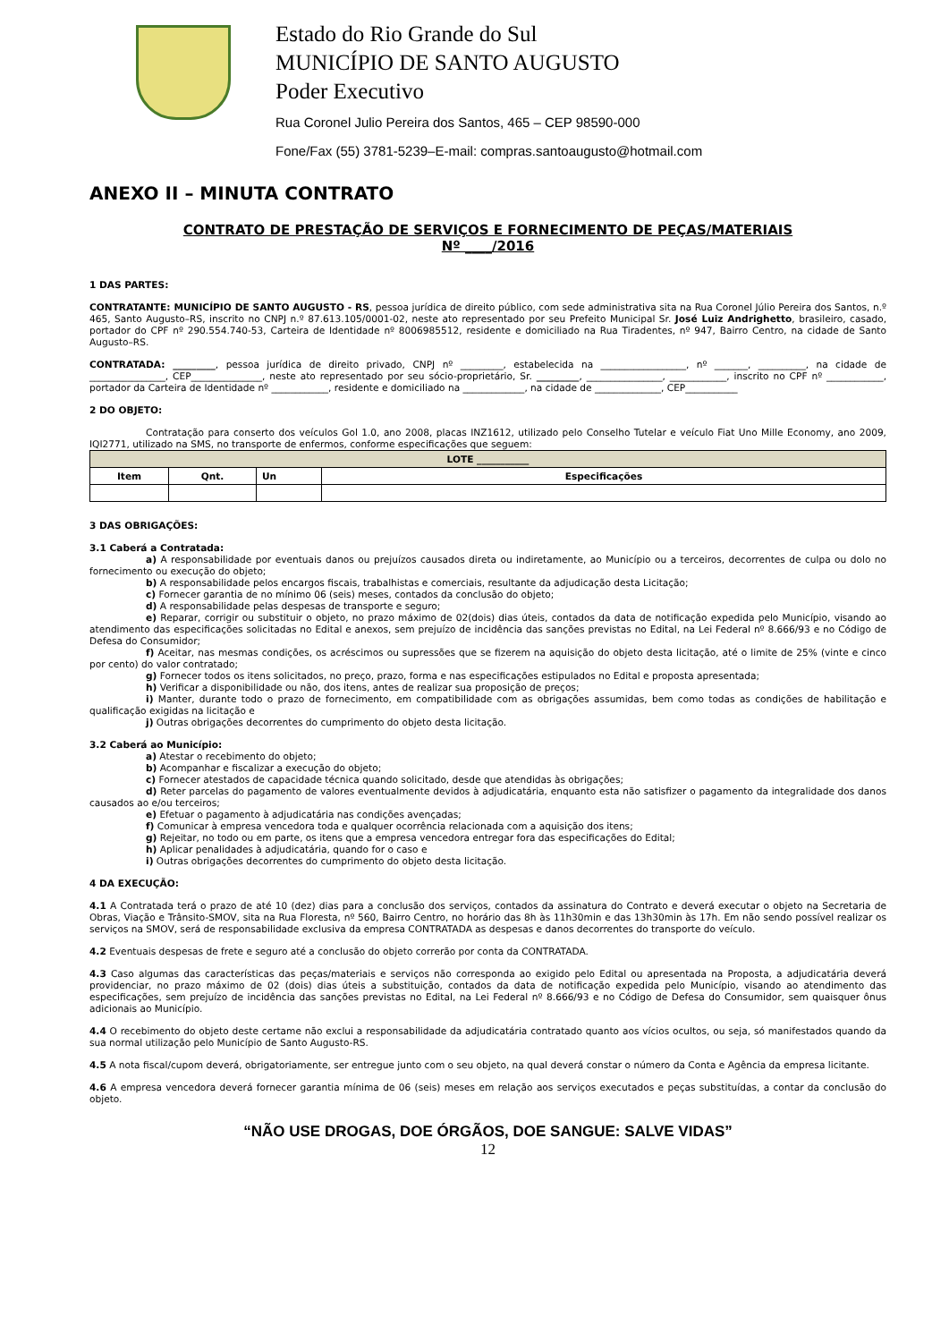Estado do Rio Grande do Sul
MUNICÍPIO DE SANTO AUGUSTO
Poder Executivo
Rua Coronel Julio Pereira dos Santos, 465 – CEP 98590-000
Fone/Fax (55) 3781-5239–E-mail: compras.santoaugusto@hotmail.com
ANEXO II – MINUTA CONTRATO
CONTRATO DE PRESTAÇÃO DE SERVIÇOS E FORNECIMENTO DE PEÇAS/MATERIAIS
Nº ____/2016
1 DAS PARTES:
CONTRATANTE: MUNICÍPIO DE SANTO AUGUSTO - RS, pessoa jurídica de direito público, com sede administrativa sita na Rua Coronel Júlio Pereira dos Santos, n.º 465, Santo Augusto–RS, inscrito no CNPJ n.º 87.613.105/0001-02, neste ato representado por seu Prefeito Municipal Sr. José Luiz Andrighetto, brasileiro, casado, portador do CPF nº 290.554.740-53, Carteira de Identidade nº 8006985512, residente e domiciliado na Rua Tiradentes, nº 947, Bairro Centro, na cidade de Santo Augusto–RS.
CONTRATADA: _________, pessoa jurídica de direito privado, CNPJ nº _________, estabelecida na __________________, nº _______, __________, na cidade de ________________, CEP_______________, neste ato representado por seu sócio-proprietário, Sr. _________, ________________, ____________, inscrito no CPF nº ____________, portador da Carteira de Identidade nº ____________, residente e domiciliado na _____________, na cidade de ______________, CEP___________
2 DO OBJETO:
Contratação para conserto dos veículos Gol 1.0, ano 2008, placas INZ1612, utilizado pelo Conselho Tutelar e veículo Fiat Uno Mille Economy, ano 2009, IQI2771, utilizado na SMS, no transporte de enfermos, conforme especificações que seguem:
| LOTE ___________ | | | |
| --- | --- | --- | --- |
| Item | Qnt. | Un | Especificações |
3 DAS OBRIGAÇÕES:
3.1 Caberá a Contratada:
a) A responsabilidade por eventuais danos ou prejuízos causados direta ou indiretamente, ao Município ou a terceiros, decorrentes de culpa ou dolo no fornecimento ou execução do objeto;
b) A responsabilidade pelos encargos fiscais, trabalhistas e comerciais, resultante da adjudicação desta Licitação;
c) Fornecer garantia de no mínimo 06 (seis) meses, contados da conclusão do objeto;
d) A responsabilidade pelas despesas de transporte e seguro;
e) Reparar, corrigir ou substituir o objeto, no prazo máximo de 02(dois) dias úteis, contados da data de notificação expedida pelo Município, visando ao atendimento das especificações solicitadas no Edital e anexos, sem prejuízo de incidência das sanções previstas no Edital, na Lei Federal nº 8.666/93 e no Código de Defesa do Consumidor;
f) Aceitar, nas mesmas condições, os acréscimos ou supressões que se fizerem na aquisição do objeto desta licitação, até o limite de 25% (vinte e cinco por cento) do valor contratado;
g) Fornecer todos os itens solicitados, no preço, prazo, forma e nas especificações estipulados no Edital e proposta apresentada;
h) Verificar a disponibilidade ou não, dos itens, antes de realizar sua proposição de preços;
i) Manter, durante todo o prazo de fornecimento, em compatibilidade com as obrigações assumidas, bem como todas as condições de habilitação e qualificação exigidas na licitação e
j) Outras obrigações decorrentes do cumprimento do objeto desta licitação.
3.2 Caberá ao Município:
a) Atestar o recebimento do objeto;
b) Acompanhar e fiscalizar a execução do objeto;
c) Fornecer atestados de capacidade técnica quando solicitado, desde que atendidas às obrigações;
d) Reter parcelas do pagamento de valores eventualmente devidos à adjudicatária, enquanto esta não satisfizer o pagamento da integralidade dos danos causados ao e/ou terceiros;
e) Efetuar o pagamento à adjudicatária nas condições avençadas;
f) Comunicar à empresa vencedora toda e qualquer ocorrência relacionada com a aquisição dos itens;
g) Rejeitar, no todo ou em parte, os itens que a empresa vencedora entregar fora das especificações do Edital;
h) Aplicar penalidades à adjudicatária, quando for o caso e
i) Outras obrigações decorrentes do cumprimento do objeto desta licitação.
4 DA EXECUÇÃO:
4.1 A Contratada terá o prazo de até 10 (dez) dias para a conclusão dos serviços, contados da assinatura do Contrato e deverá executar o objeto na Secretaria de Obras, Viação e Trânsito-SMOV, sita na Rua Floresta, nº 560, Bairro Centro, no horário das 8h às 11h30min e das 13h30min às 17h. Em não sendo possível realizar os serviços na SMOV, será de responsabilidade exclusiva da empresa CONTRATADA as despesas e danos decorrentes do transporte do veículo.
4.2 Eventuais despesas de frete e seguro até a conclusão do objeto correrão por conta da CONTRATADA.
4.3 Caso algumas das características das peças/materiais e serviços não corresponda ao exigido pelo Edital ou apresentada na Proposta, a adjudicatária deverá providenciar, no prazo máximo de 02 (dois) dias úteis a substituição, contados da data de notificação expedida pelo Município, visando ao atendimento das especificações, sem prejuízo de incidência das sanções previstas no Edital, na Lei Federal nº 8.666/93 e no Código de Defesa do Consumidor, sem quaisquer ônus adicionais ao Município.
4.4 O recebimento do objeto deste certame não exclui a responsabilidade da adjudicatária contratado quanto aos vícios ocultos, ou seja, só manifestados quando da sua normal utilização pelo Município de Santo Augusto-RS.
4.5 A nota fiscal/cupom deverá, obrigatoriamente, ser entregue junto com o seu objeto, na qual deverá constar o número da Conta e Agência da empresa licitante.
4.6 A empresa vencedora deverá fornecer garantia mínima de 06 (seis) meses em relação aos serviços executados e peças substituídas, a contar da conclusão do objeto.
“NÃO USE DROGAS, DOE ÓRGÃOS, DOE SANGUE: SALVE VIDAS”
12